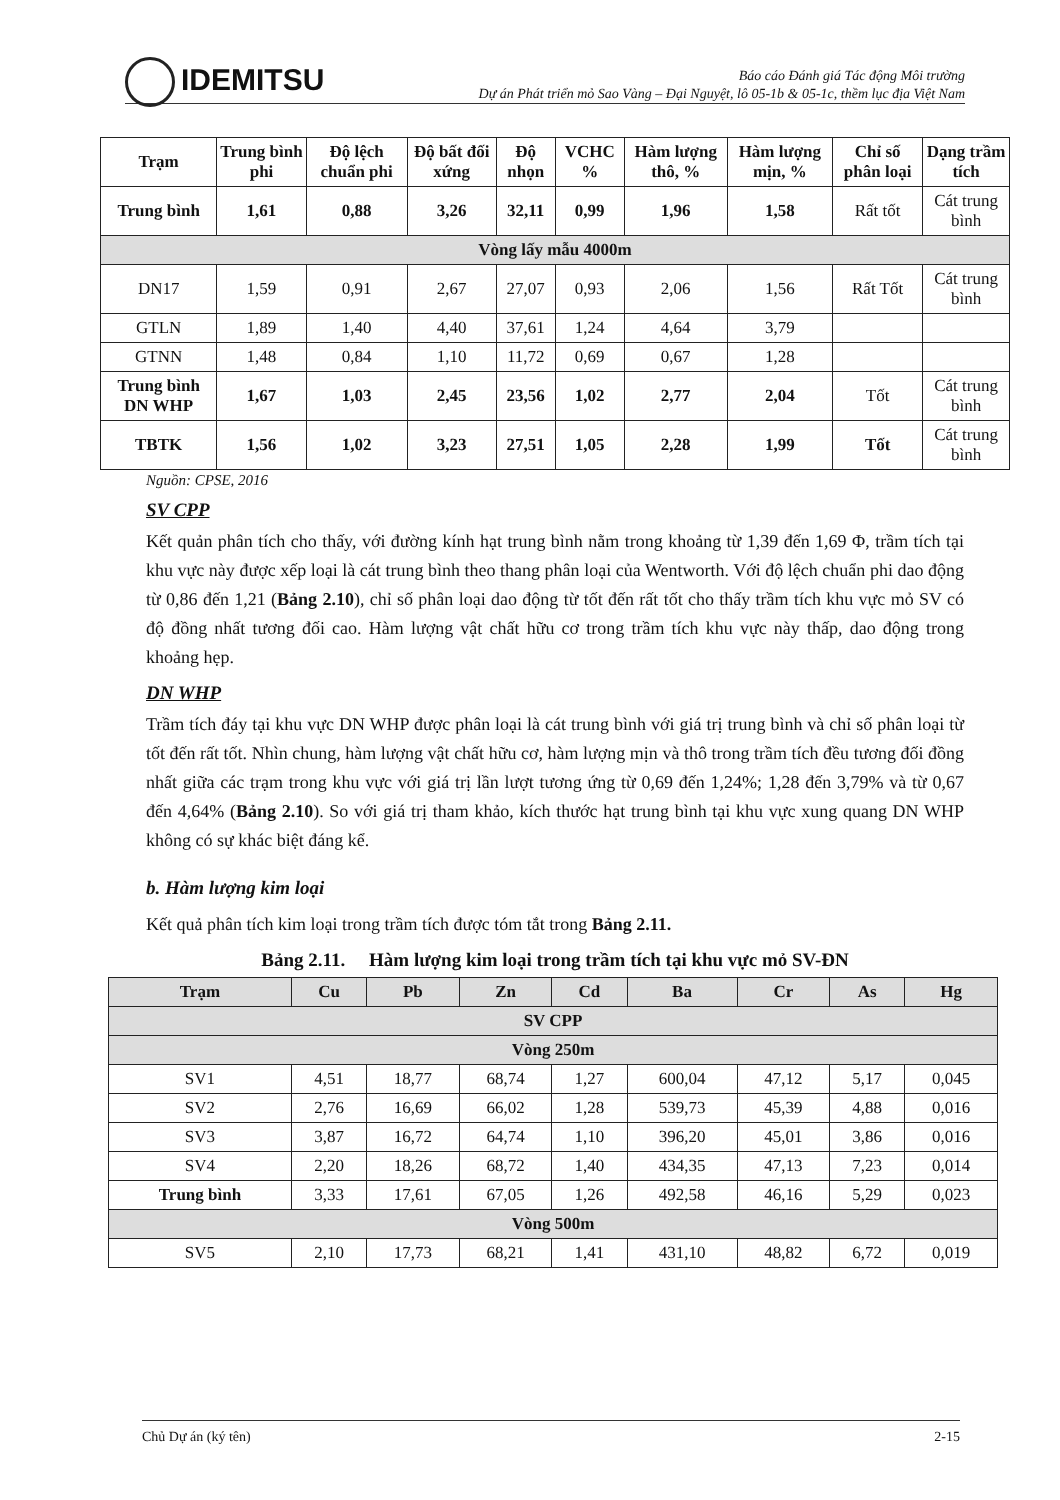IDEMITSU
Báo cáo Đánh giá Tác động Môi trường
Dự án Phát triển mỏ Sao Vàng – Đại Nguyệt, lô 05-1b & 05-1c, thềm lục địa Việt Nam
| Trạm | Trung bình phi | Độ lệch chuẩn phi | Độ bất đối xứng | Độ nhọn | VCHC % | Hàm lượng thô, % | Hàm lượng mịn, % | Chỉ số phân loại | Dạng trầm tích |
| --- | --- | --- | --- | --- | --- | --- | --- | --- | --- |
| Trung bình | 1,61 | 0,88 | 3,26 | 32,11 | 0,99 | 1,96 | 1,58 | Rất tốt | Cát trung bình |
| Vòng lấy mẫu 4000m | | | | | | | | | |
| DN17 | 1,59 | 0,91 | 2,67 | 27,07 | 0,93 | 2,06 | 1,56 | Rất Tốt | Cát trung bình |
| GTLN | 1,89 | 1,40 | 4,40 | 37,61 | 1,24 | 4,64 | 3,79 | | |
| GTNN | 1,48 | 0,84 | 1,10 | 11,72 | 0,69 | 0,67 | 1,28 | | |
| Trung bình DN WHP | 1,67 | 1,03 | 2,45 | 23,56 | 1,02 | 2,77 | 2,04 | Tốt | Cát trung bình |
| TBTK | 1,56 | 1,02 | 3,23 | 27,51 | 1,05 | 2,28 | 1,99 | Tốt | Cát trung bình |
Nguồn: CPSE, 2016
SV CPP
Kết quản phân tích cho thấy, với đường kính hạt trung bình nằm trong khoảng từ 1,39 đến 1,69 Φ, trầm tích tại khu vực này được xếp loại là cát trung bình theo thang phân loại của Wentworth. Với độ lệch chuẩn phi dao động từ 0,86 đến 1,21 (Bảng 2.10), chỉ số phân loại dao động từ tốt đến rất tốt cho thấy trầm tích khu vực mỏ SV có độ đồng nhất tương đối cao. Hàm lượng vật chất hữu cơ trong trầm tích khu vực này thấp, dao động trong khoảng hẹp.
DN WHP
Trầm tích đáy tại khu vực DN WHP được phân loại là cát trung bình với giá trị trung bình và chỉ số phân loại từ tốt đến rất tốt. Nhìn chung, hàm lượng vật chất hữu cơ, hàm lượng mịn và thô trong trầm tích đều tương đối đồng nhất giữa các trạm trong khu vực với giá trị lần lượt tương ứng từ 0,69 đến 1,24%; 1,28 đến 3,79% và từ 0,67 đến 4,64% (Bảng 2.10). So với giá trị tham khảo, kích thước hạt trung bình tại khu vực xung quang DN WHP không có sự khác biệt đáng kể.
b. Hàm lượng kim loại
Kết quả phân tích kim loại trong trầm tích được tóm tắt trong Bảng 2.11.
Bảng 2.11. Hàm lượng kim loại trong trầm tích tại khu vực mỏ SV-ĐN
| Trạm | Cu | Pb | Zn | Cd | Ba | Cr | As | Hg |
| --- | --- | --- | --- | --- | --- | --- | --- | --- |
| SV CPP | | | | | | | | |
| Vòng 250m | | | | | | | | |
| SV1 | 4,51 | 18,77 | 68,74 | 1,27 | 600,04 | 47,12 | 5,17 | 0,045 |
| SV2 | 2,76 | 16,69 | 66,02 | 1,28 | 539,73 | 45,39 | 4,88 | 0,016 |
| SV3 | 3,87 | 16,72 | 64,74 | 1,10 | 396,20 | 45,01 | 3,86 | 0,016 |
| SV4 | 2,20 | 18,26 | 68,72 | 1,40 | 434,35 | 47,13 | 7,23 | 0,014 |
| Trung bình | 3,33 | 17,61 | 67,05 | 1,26 | 492,58 | 46,16 | 5,29 | 0,023 |
| Vòng 500m | | | | | | | | |
| SV5 | 2,10 | 17,73 | 68,21 | 1,41 | 431,10 | 48,82 | 6,72 | 0,019 |
Chủ Dự án (ký tên) 2-15